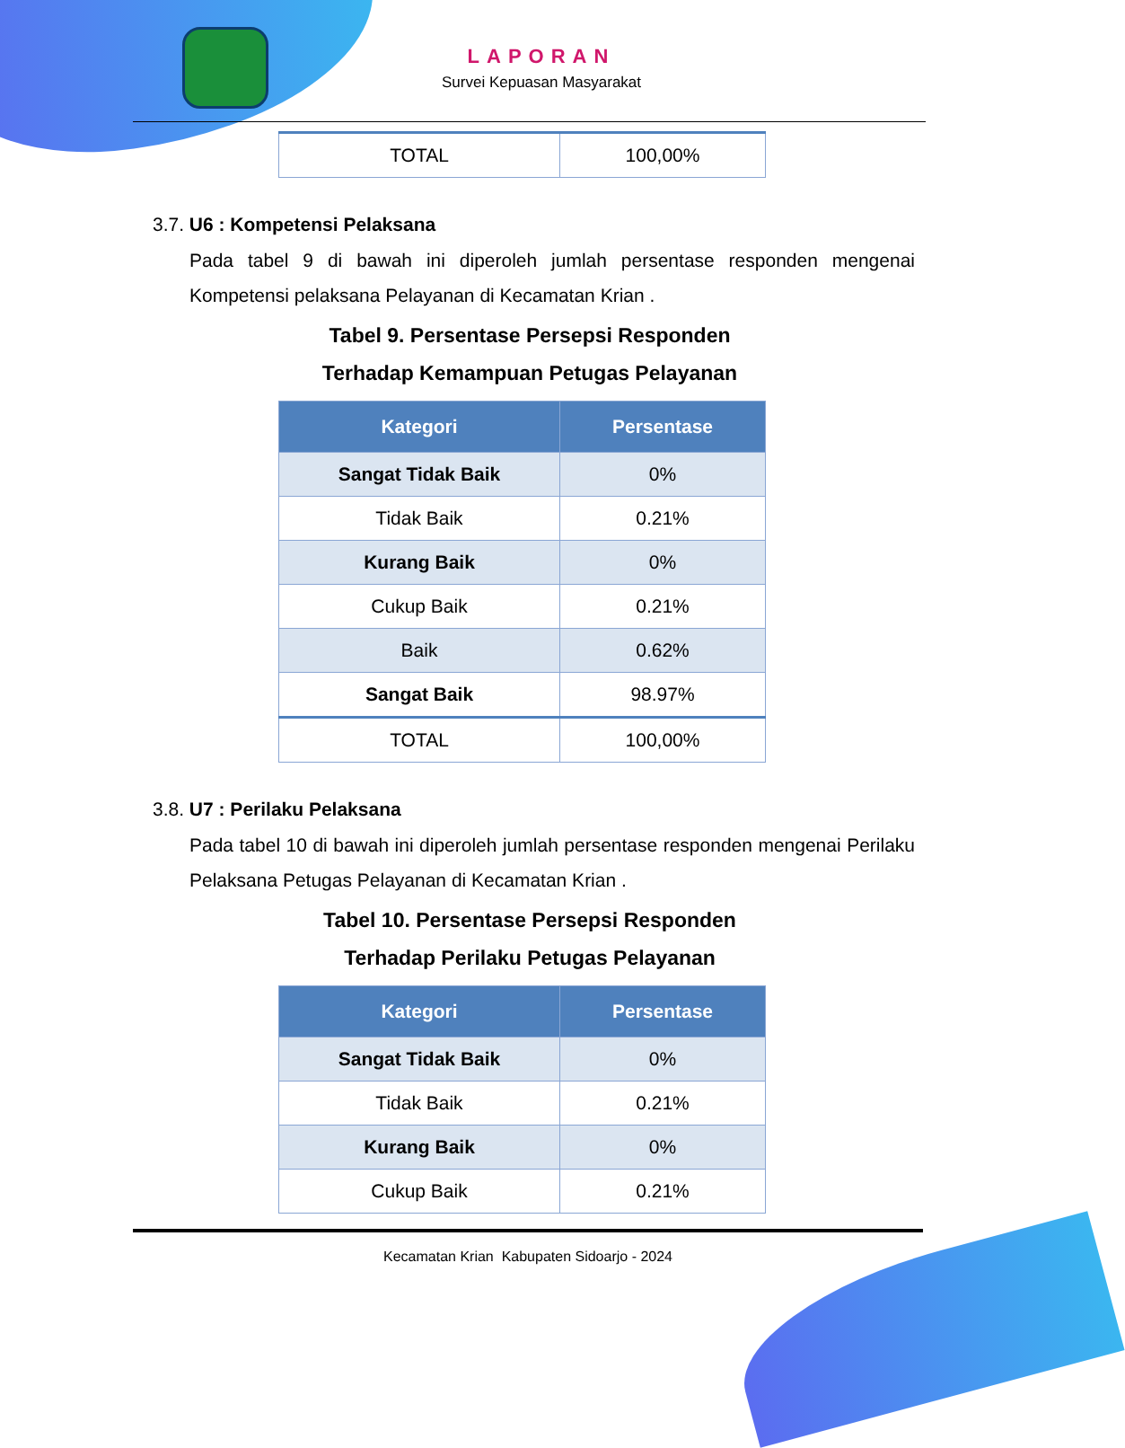LAPORAN
Survei Kepuasan Masyarakat
| TOTAL | 100,00% |
3.7. U6 : Kompetensi Pelaksana
Pada tabel 9 di bawah ini diperoleh jumlah persentase responden mengenai Kompetensi pelaksana Pelayanan di Kecamatan Krian .
Tabel 9. Persentase Persepsi Responden
Terhadap Kemampuan Petugas Pelayanan
| Kategori | Persentase |
| --- | --- |
| Sangat Tidak Baik | 0% |
| Tidak Baik | 0.21% |
| Kurang Baik | 0% |
| Cukup Baik | 0.21% |
| Baik | 0.62% |
| Sangat Baik | 98.97% |
| TOTAL | 100,00% |
3.8. U7 : Perilaku Pelaksana
Pada tabel 10 di bawah ini diperoleh jumlah persentase responden mengenai Perilaku Pelaksana Petugas Pelayanan di Kecamatan Krian .
Tabel 10. Persentase Persepsi Responden
Terhadap Perilaku Petugas Pelayanan
| Kategori | Persentase |
| --- | --- |
| Sangat Tidak Baik | 0% |
| Tidak Baik | 0.21% |
| Kurang Baik | 0% |
| Cukup Baik | 0.21% |
Kecamatan Krian Kabupaten Sidoarjo - 2024